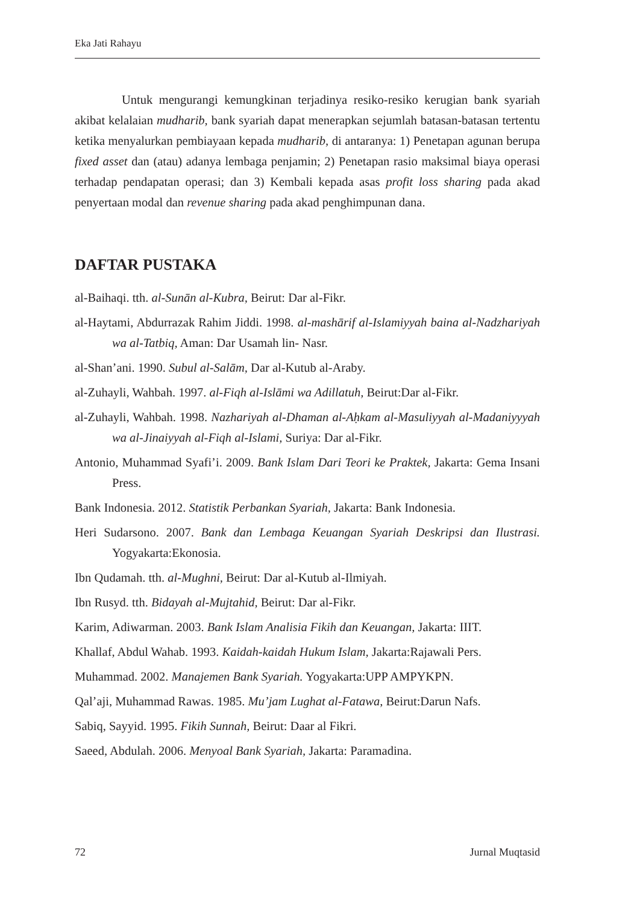Eka Jati Rahayu
Untuk mengurangi kemungkinan terjadinya resiko-resiko kerugian bank syariah akibat kelalaian mudharib, bank syariah dapat menerapkan sejumlah batasan-batasan tertentu ketika menyalurkan pembiayaan kepada mudharib, di antaranya: 1) Penetapan agunan berupa fixed asset dan (atau) adanya lembaga penjamin; 2) Penetapan rasio maksimal biaya operasi terhadap pendapatan operasi; dan 3) Kembali kepada asas profit loss sharing pada akad penyertaan modal dan revenue sharing pada akad penghimpunan dana.
DAFTAR PUSTAKA
al-Baihaqi. tth. al-Sunān al-Kubra, Beirut: Dar al-Fikr.
al-Haytami, Abdurrazak Rahim Jiddi. 1998. al-mashārif al-Islamiyyah baina al-Nadzhariyah wa al-Tatbiq, Aman: Dar Usamah lin- Nasr.
al-Shan’ani. 1990. Subul al-Salām, Dar al-Kutub al-Araby.
al-Zuhayli, Wahbah. 1997. al-Fiqh al-Islāmi wa Adillatuh, Beirut:Dar al-Fikr.
al-Zuhayli, Wahbah. 1998. Nazhariyah al-Dhaman al-Aḥkam al-Masuliyyah al-Madaniyyyah wa al-Jinaiyyah al-Fiqh al-Islami, Suriya: Dar al-Fikr.
Antonio, Muhammad Syafi’i. 2009. Bank Islam Dari Teori ke Praktek, Jakarta: Gema Insani Press.
Bank Indonesia. 2012. Statistik Perbankan Syariah, Jakarta: Bank Indonesia.
Heri Sudarsono. 2007. Bank dan Lembaga Keuangan Syariah Deskripsi dan Ilustrasi. Yogyakarta:Ekonosia.
Ibn Qudamah. tth. al-Mughni, Beirut: Dar al-Kutub al-Ilmiyah.
Ibn Rusyd. tth. Bidayah al-Mujtahid, Beirut: Dar al-Fikr.
Karim, Adiwarman. 2003. Bank Islam Analisia Fikih dan Keuangan, Jakarta: IIIT.
Khallaf, Abdul Wahab. 1993. Kaidah-kaidah Hukum Islam, Jakarta:Rajawali Pers.
Muhammad. 2002. Manajemen Bank Syariah. Yogyakarta:UPP AMPYKPN.
Qal’aji, Muhammad Rawas. 1985. Mu’jam Lughat al-Fatawa, Beirut:Darun Nafs.
Sabiq, Sayyid. 1995. Fikih Sunnah, Beirut: Daar al Fikri.
Saeed, Abdulah. 2006. Menyoal Bank Syariah, Jakarta: Paramadina.
72 Jurnal Muqtasid